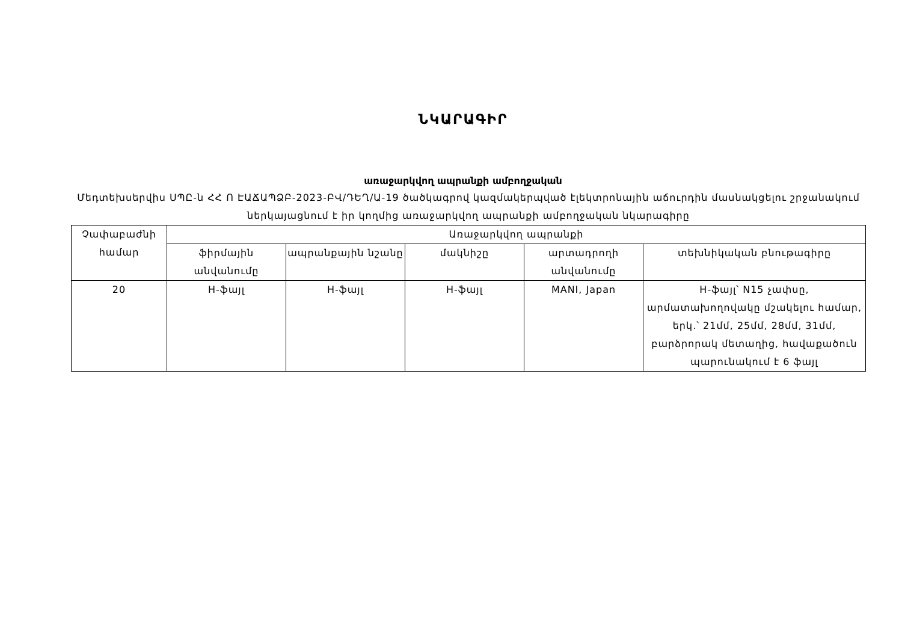ՆԿԱՐԱԳԻՐ
առաջարկվող ապրանքի ամբողջական
Մեդտեխսերվիս ՍՊԸ-ն ՀՀ Ո ԷԱՃԱՊՁԲ-2023-ԲՎ/ԴԵՂ/Ա-19 ծածկագրով կազմակերպված էլեկտրոնային աճուրդին մասնակցելու շրջանակում ներկայացնում է իր կողմից առաջարկվող ապրանքի ամբողջական նկարագիրը
| Չափաբաժնի համար | Առաջարկվող ապրանքի | | | | |
| --- | --- | --- | --- | --- | --- |
| | ֆիրմային անվանումը | ապրանքային նշանը | մակնիշը | արտադրողի անվանումը | տեխնիկական բնութագիրը |
| 20 | H-ֆայլ | H-ֆայլ | H-ֆայլ | MANI, Japan | H-ֆայլ՝ N15 չափսը, արմատախողովակը մշակելու համար, երկ.՝ 21մմ, 25մմ, 28մմ, 31մմ, բարձրորակ մետաղից, հավաքածուն պարունակում է 6 ֆայլ |